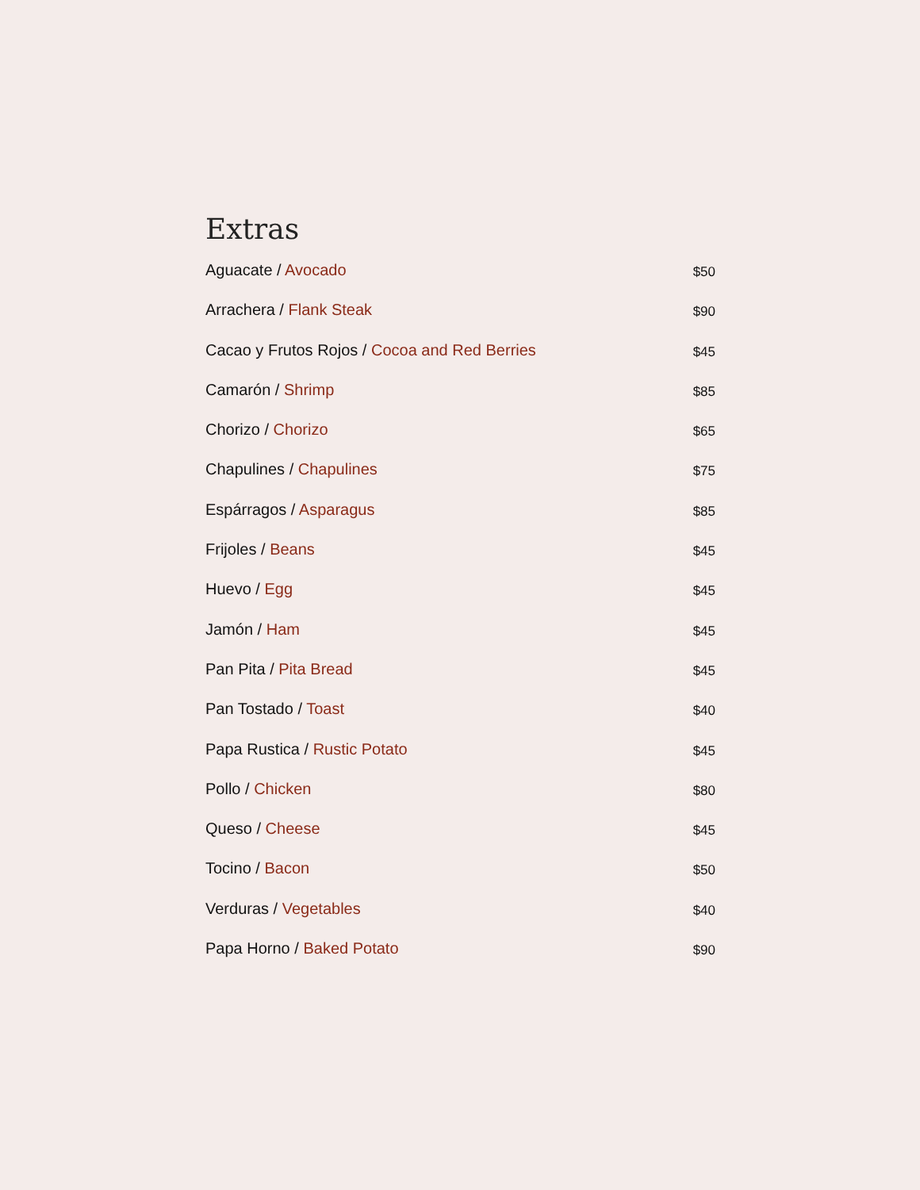Extras
Aguacate / Avocado $50
Arrachera / Flank Steak $90
Cacao y Frutos Rojos / Cocoa and Red Berries $45
Camarón / Shrimp $85
Chorizo / Chorizo $65
Chapulines / Chapulines $75
Espárragos / Asparagus $85
Frijoles / Beans $45
Huevo / Egg $45
Jamón / Ham $45
Pan Pita / Pita Bread $45
Pan Tostado / Toast $40
Papa Rustica / Rustic Potato $45
Pollo / Chicken $80
Queso / Cheese $45
Tocino / Bacon $50
Verduras / Vegetables $40
Papa Horno / Baked Potato $90